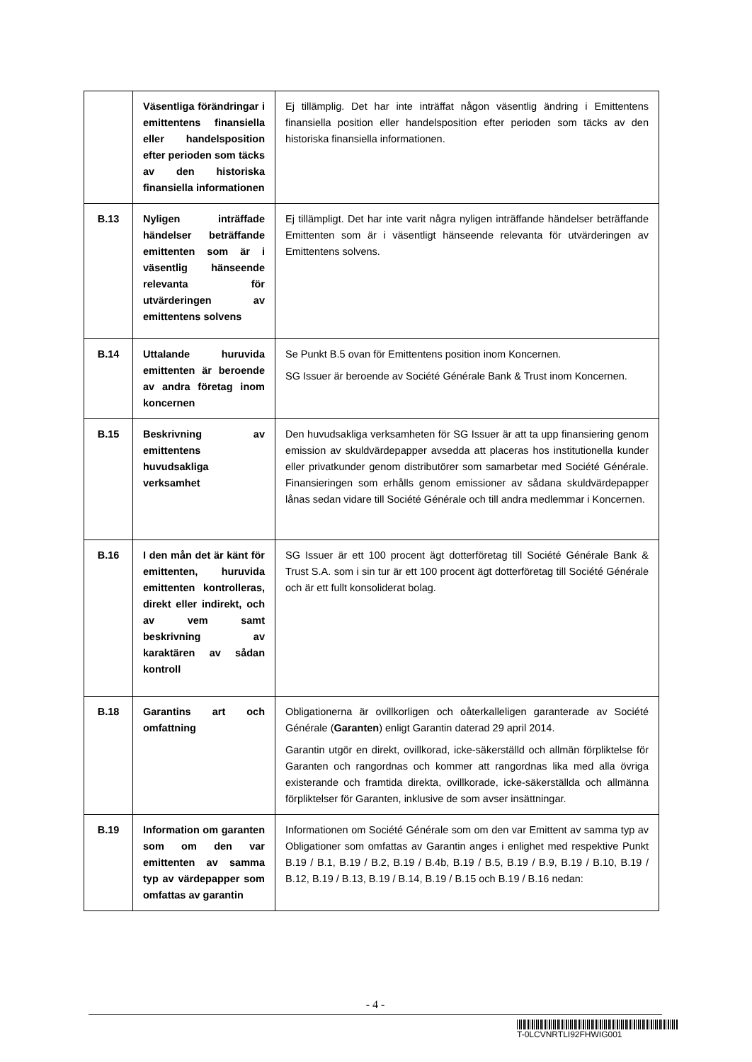| | Väsentliga förändringar i emittentens finansiella eller handelsposition efter perioden som täcks av den historiska finansiella informationen | Ej tillämplig. Det har inte inträffat någon väsentlig ändring i Emittentens finansiella position eller handelsposition efter perioden som täcks av den historiska finansiella informationen. |
| B.13 | Nyligen inträffade händelser beträffande emittenten som är i väsentlig hänseende relevanta för utvärderingen av emittentens solvens | Ej tillämpligt. Det har inte varit några nyligen inträffande händelser beträffande Emittenten som är i väsentligt hänseende relevanta för utvärderingen av Emittentens solvens. |
| B.14 | Uttalande huruvida emittenten är beroende av andra företag inom koncernen | Se Punkt B.5 ovan för Emittentens position inom Koncernen. SG Issuer är beroende av Société Générale Bank & Trust inom Koncernen. |
| B.15 | Beskrivning av emittentens huvudsakliga verksamhet | Den huvudsakliga verksamheten för SG Issuer är att ta upp finansiering genom emission av skuldvärdepapper avsedda att placeras hos institutionella kunder eller privatkunder genom distributörer som samarbetar med Société Générale. Finansieringen som erhålls genom emissioner av sådana skuldvärdepapper lånas sedan vidare till Société Générale och till andra medlemmar i Koncernen. |
| B.16 | I den mån det är känt för emittenten, huruvida emittenten kontrolleras, direkt eller indirekt, och av vem samt beskrivning av karaktären av sådan kontroll | SG Issuer är ett 100 procent ägt dotterföretag till Société Générale Bank & Trust S.A. som i sin tur är ett 100 procent ägt dotterföretag till Société Générale och är ett fullt konsoliderat bolag. |
| B.18 | Garantins art och omfattning | Obligationerna är ovillkorligen och oåterkalleligen garanterade av Société Générale ( Garanten ) enligt Garantin daterad 29 april 2014. Garantin utgör en direkt, ovillkorad, icke-säkerställd och allmän förpliktelse för Garanten och rangordnas och kommer att rangordnas lika med alla övriga existerande och framtida direkta, ovillkorade, icke-säkerställda och allmänna förpliktelser för Garanten, inklusive de som avser insättningar. |
| B.19 | Information om garanten som om den var emittenten av samma typ av värdepapper som omfattas av garantin | Informationen om Société Générale som om den var Emittent av samma typ av Obligationer som omfattas av Garantin anges i enlighet med respektive Punkt B.19 / B.1, B.19 / B.2, B.19 / B.4b, B.19 / B.5, B.19 / B.9, B.19 / B.10, B.19 / B.12, B.19 / B.13, B.19 / B.14, B.19 / B.15 och B.19 / B.16 nedan: |
- 4 -
T-0LCVNRTLI92FHWIG001